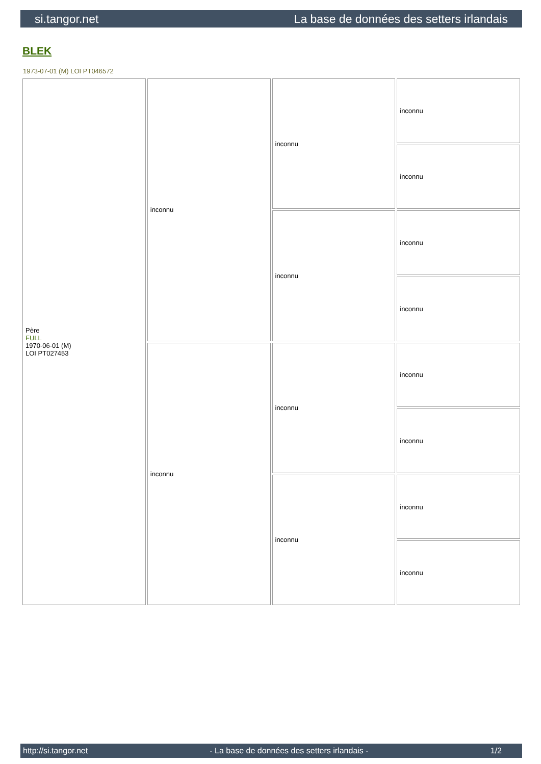si.tangor.net La base de données des setters irlandais
BLEK
1973-07-01 (M) LOI PT046572
| Père FULL 1970-06-01 (M) LOI PT027453 | inconnu | inconnu | inconnu |
| | | | inconnu |
| | | inconnu | inconnu |
| | | | inconnu |
| | inconnu | inconnu | inconnu |
| | | | inconnu |
| | | inconnu | inconnu |
| | | | inconnu |
http://si.tangor.net - La base de données des setters irlandais - 1/2